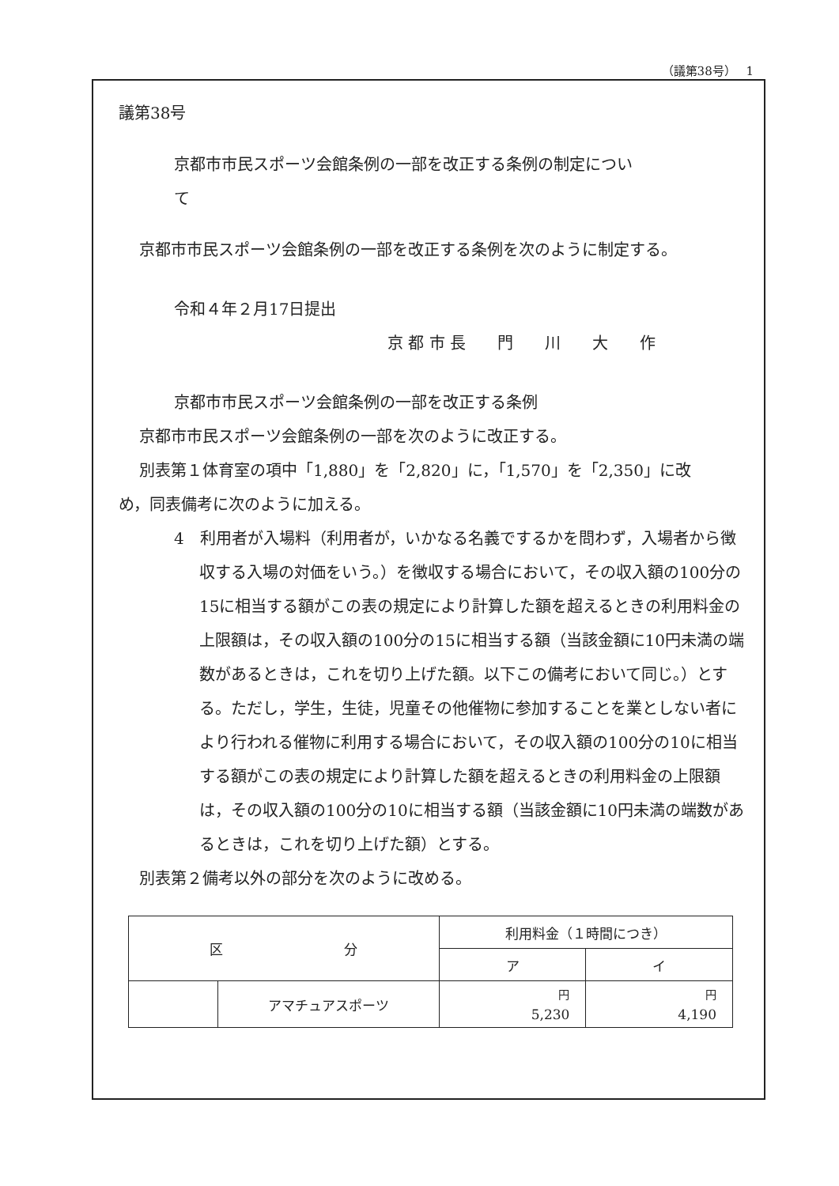（議第38号）　 1
議第38号
京都市市民スポーツ会館条例の一部を改正する条例の制定につい
て
京都市市民スポーツ会館条例の一部を改正する条例を次のように制定する。
令和４年２月17日提出
京 都 市 長　　門　　川　　大　　作
京都市市民スポーツ会館条例の一部を改正する条例
京都市市民スポーツ会館条例の一部を次のように改正する。
別表第１体育室の項中「1,880」を「2,820」に，「1,570」を「2,350」に改
め，同表備考に次のように加える。
4　利用者が入場料（利用者が，いかなる名義でするかを問わず，入場者から徴収する入場の対価をいう。）を徴収する場合において，その収入額の100分の15に相当する額がこの表の規定により計算した額を超えるときの利用料金の上限額は，その収入額の100分の15に相当する額（当該金額に10円未満の端数があるときは，これを切り上げた額。以下この備考において同じ。）とする。ただし，学生，生徒，児童その他催物に参加することを業としない者により行われる催物に利用する場合において，その収入額の100分の10に相当する額がこの表の規定により計算した額を超えるときの利用料金の上限額は，その収入額の100分の10に相当する額（当該金額に10円未満の端数があるときは，これを切り上げた額）とする。
別表第２備考以外の部分を次のように改める。
| 区 分 | | 利用料金（１時間につき） | |
| | | ア | イ |
| | アマチュアスポーツ | <sup>円</sup> 5,230 | <sup>円</sup> 4,190 |